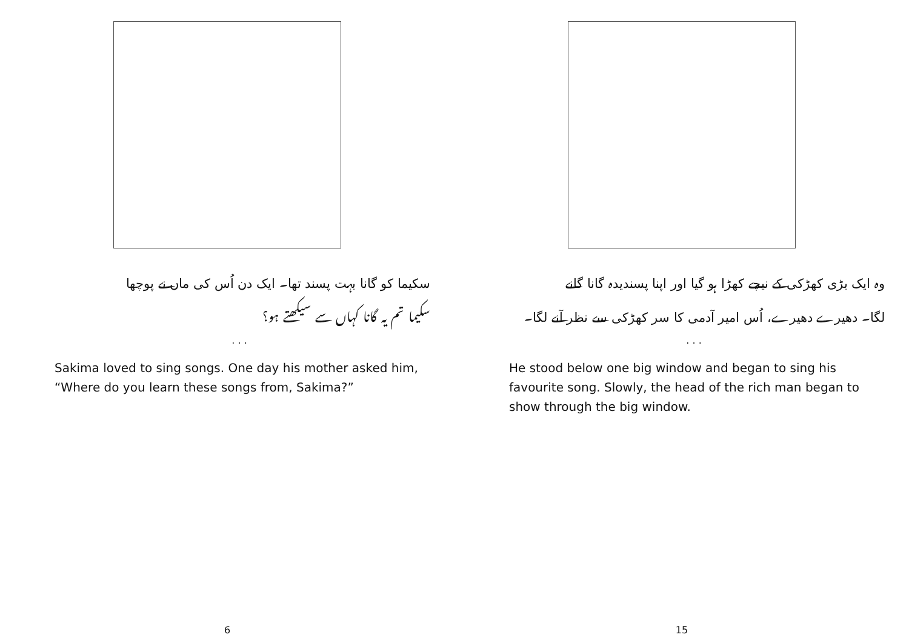سکیما کو گانا بہت پسند تھا۔ ایک دن اُس کی ماں نے پوچھا
سکیما تم یہ گانا کہاں سے سیکھتے ہو؟
. . .
Sakima loved to sing songs. One day his mother asked him, “Where do you learn these songs from, Sakima?”
6
وہ ایک بڑی کھڑکی کے نیچے کھڑا ہو گیا اور اپنا پسندیدہ گانا گانے
لگا۔ دھیرے دھیرے، اُس امیر آدمی کا سر کھڑکی سے نظر آنے لگا۔
. . .
He stood below one big window and began to sing his favourite song. Slowly, the head of the rich man began to show through the big window.
15